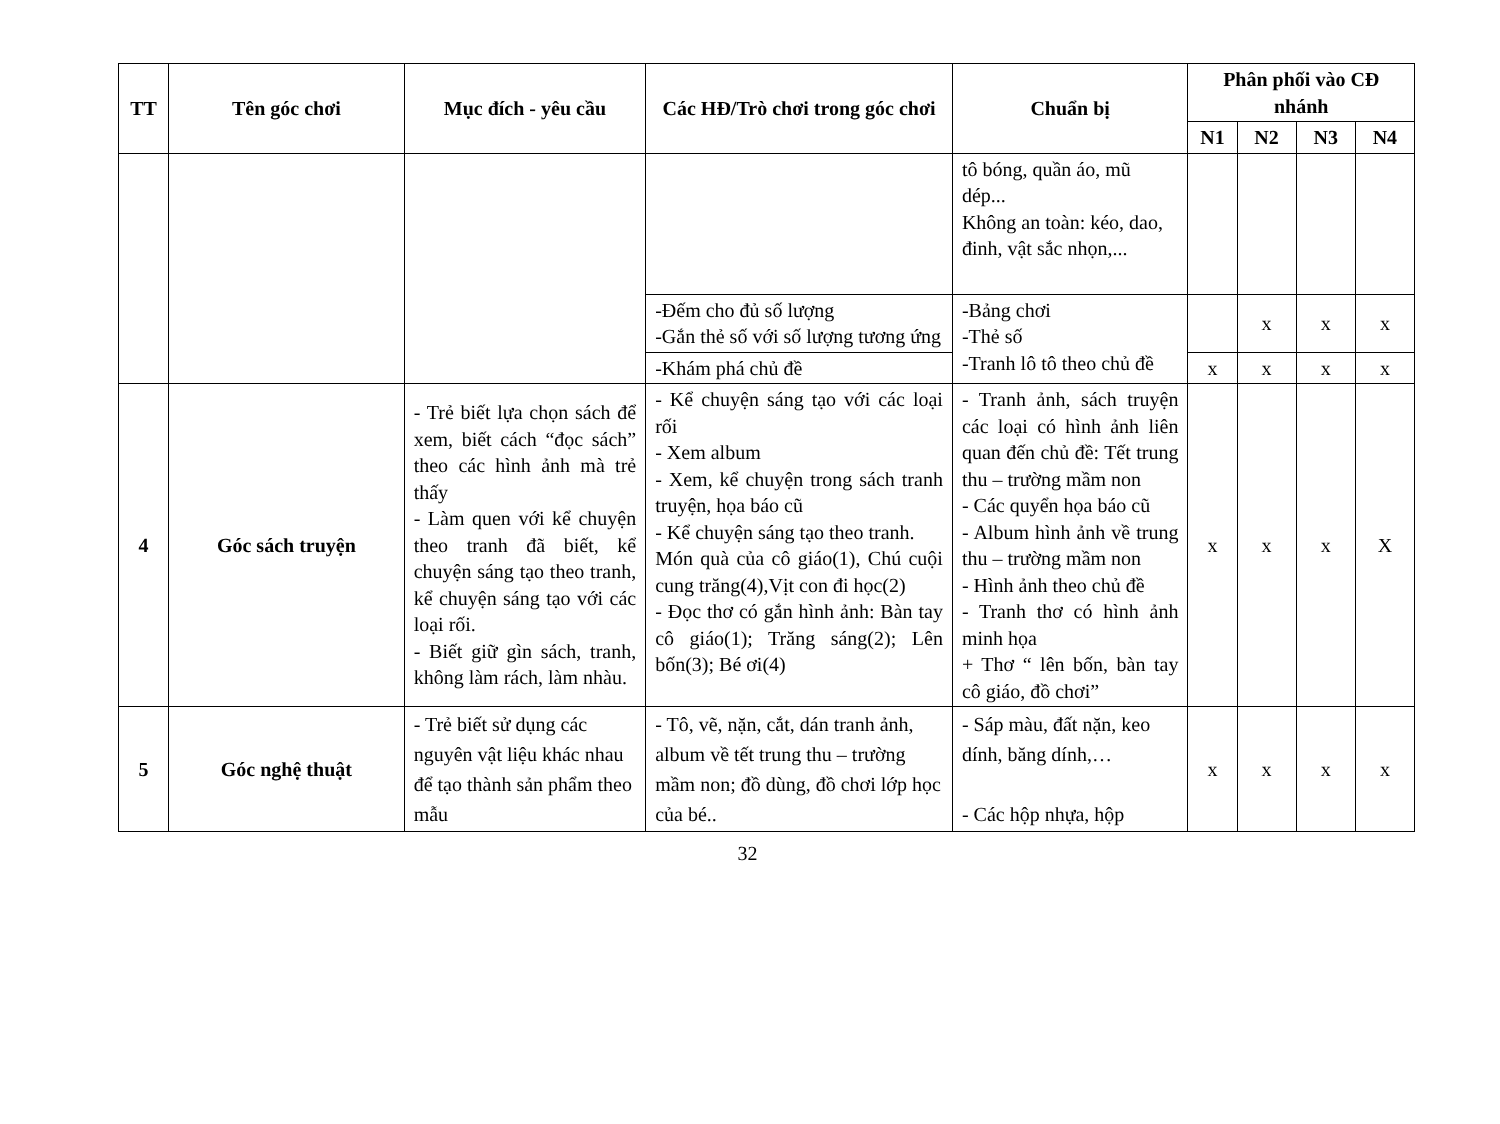| TT | Tên góc chơi | Mục đích - yêu cầu | Các HĐ/Trò chơi trong góc chơi | Chuẩn bị | Phân phối vào CĐ nhánh | | | |
| --- | --- | --- | --- | --- | --- | --- | --- | --- |
| | | | | | N1 | N2 | N3 | N4 |
| | | | | tô bóng, quần áo, mũ dép... Không an toàn: kéo, dao, đinh, vật sắc nhọn,... | | | | |
| | | | -Đếm cho đủ số lượng -Gắn thẻ số với số lượng tương ứng | -Bảng chơi -Thẻ số -Tranh lô tô theo chủ đề | | x | x | x |
| | | | -Khám phá chủ đề | | x | x | x | x |
| 4 | Góc sách truyện | - Trẻ biết lựa chọn sách để xem, biết cách “đọc sách” theo các hình ảnh mà trẻ thấy - Làm quen với kể chuyện theo tranh đã biết, kể chuyện sáng tạo theo tranh, kể chuyện sáng tạo với các loại rối. - Biết giữ gìn sách, tranh, không làm rách, làm nhàu. | - Kể chuyện sáng tạo với các loại rối - Xem album - Xem, kể chuyện trong sách tranh truyện, họa báo cũ - Kể chuyện sáng tạo theo tranh. Món quà của cô giáo(1), Chú cuội cung trăng(4),Vịt con đi học(2) - Đọc thơ có gắn hình ảnh: Bàn tay cô giáo(1); Trăng sáng(2); Lên bốn(3); Bé ơi(4) | - Tranh ảnh, sách truyện các loại có hình ảnh liên quan đến chủ đề: Tết trung thu – trường mầm non - Các quyển họa báo cũ - Album hình ảnh về trung thu – trường mầm non - Hình ảnh theo chủ đề - Tranh thơ có hình ảnh minh họa + Thơ “ lên bốn, bàn tay cô giáo, đồ chơi” | x | x | x | X |
| 5 | Góc nghệ thuật | - Trẻ biết sử dụng các nguyên vật liệu khác nhau để tạo thành sản phẩm theo mẫu | - Tô, vẽ, nặn, cắt, dán tranh ảnh, album về tết trung thu – trường mầm non; đồ dùng, đồ chơi lớp học của bé.. | - Sáp màu, đất nặn, keo dính, băng dính,… - Các hộp nhựa, hộp | x | x | x | x |
32